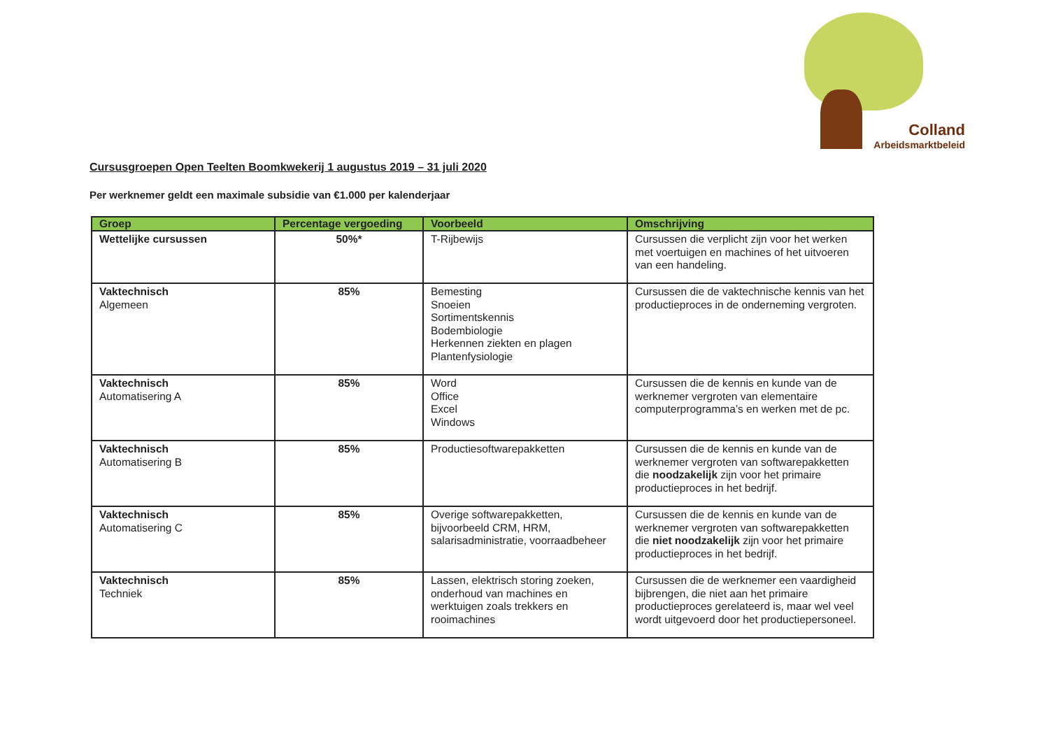Colland
Arbeidsmarktbeleid
Cursusgroepen Open Teelten Boomkwekerij 1 augustus 2019 – 31 juli 2020
Per werknemer geldt een maximale subsidie van €1.000 per kalenderjaar
| Groep | Percentage vergoeding | Voorbeeld | Omschrijving |
| --- | --- | --- | --- |
| Wettelijke cursussen | 50%* | T-Rijbewijs | Cursussen die verplicht zijn voor het werken met voertuigen en machines of het uitvoeren van een handeling. |
| Vaktechnisch Algemeen | 85% | Bemesting Snoeien Sortimentskennis Bodembiologie Herkennen ziekten en plagen Plantenfysiologie | Cursussen die de vaktechnische kennis van het productieproces in de onderneming vergroten. |
| Vaktechnisch Automatisering A | 85% | Word Office Excel Windows | Cursussen die de kennis en kunde van de werknemer vergroten van elementaire computerprogramma’s en werken met de pc. |
| Vaktechnisch Automatisering B | 85% | Productiesoftwarepakketten | Cursussen die de kennis en kunde van de werknemer vergroten van softwarepakketten die noodzakelijk zijn voor het primaire productieproces in het bedrijf. |
| Vaktechnisch Automatisering C | 85% | Overige softwarepakketten, bijvoorbeeld CRM, HRM, salarisadministratie, voorraadbeheer | Cursussen die de kennis en kunde van de werknemer vergroten van softwarepakketten die niet noodzakelijk zijn voor het primaire productieproces in het bedrijf. |
| Vaktechnisch Techniek | 85% | Lassen, elektrisch storing zoeken, onderhoud van machines en werktuigen zoals trekkers en rooimachines | Cursussen die de werknemer een vaardigheid bijbrengen, die niet aan het primaire productieproces gerelateerd is, maar wel veel wordt uitgevoerd door het productiepersoneel. |